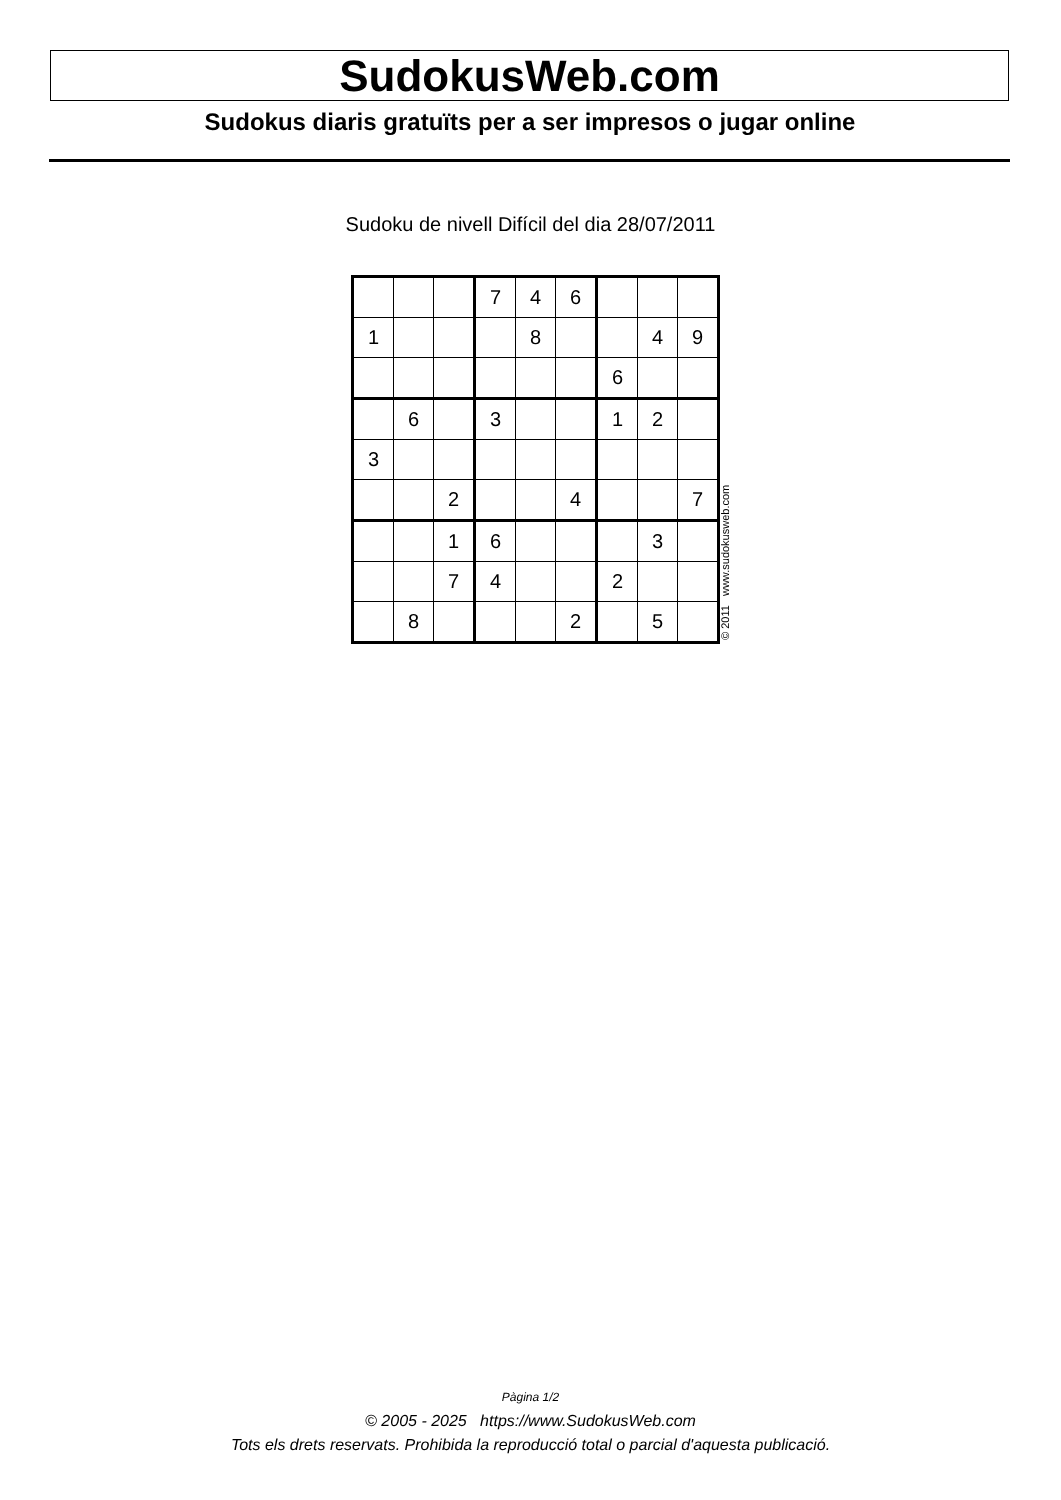SudokusWeb.com
Sudokus diaris gratuïts per a ser impresos o jugar online
Sudoku de nivell Difícil del dia 28/07/2011
| | | | 7 | 4 | 6 | | | |
| 1 | | | | 8 | | | 4 | 9 |
| | | | | | | 6 | | |
| | 6 | | 3 | | | 1 | 2 | |
| 3 | | | | | | | | |
| | | 2 | | | 4 | | | 7 |
| | | 1 | 6 | | | | 3 | |
| | | 7 | 4 | | | 2 | | |
| | 8 | | | | 2 | | 5 | |
© 2011 www.sudokusweb.com
Pàgina 1/2
© 2005 - 2025 https://www.SudokusWeb.com
Tots els drets reservats. Prohibida la reproducció total o parcial d'aquesta publicació.